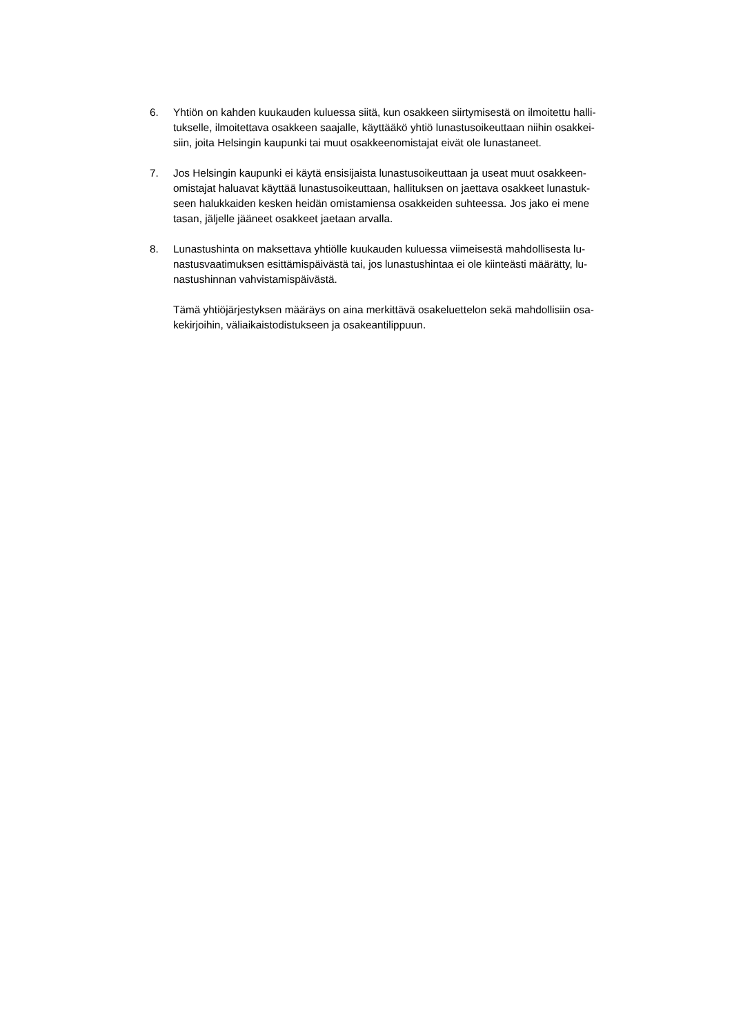6. Yhtiön on kahden kuukauden kuluessa siitä, kun osakkeen siirtymisestä on ilmoitettu halli-
tukselle, ilmoitettava osakkeen saajalle, käyttääkö yhtiö lunastusoikeuttaan niihin osakkei-
siin, joita Helsingin kaupunki tai muut osakkeenomistajat eivät ole lunastaneet.
7. Jos Helsingin kaupunki ei käytä ensisijaista lunastusoikeuttaan ja useat muut osakkeen-
omistajat haluavat käyttää lunastusoikeuttaan, hallituksen on jaettava osakkeet lunastuk-
seen halukkaiden kesken heidän omistamiensa osakkeiden suhteessa. Jos jako ei mene
tasan, jäljelle jääneet osakkeet jaetaan arvalla.
8. Lunastushinta on maksettava yhtiölle kuukauden kuluessa viimeisestä mahdollisesta lu-
nastusvaatimuksen esittämispäivästä tai, jos lunastushintaa ei ole kiinteästi määrätty, lu-
nastushinnan vahvistamispäivästä.
Tämä yhtiöjärjestyksen määräys on aina merkittävä osakeluettelon sekä mahdollisiin osa-
kekirjoihin, väliaikaistodistukseen ja osakeantilippuun.